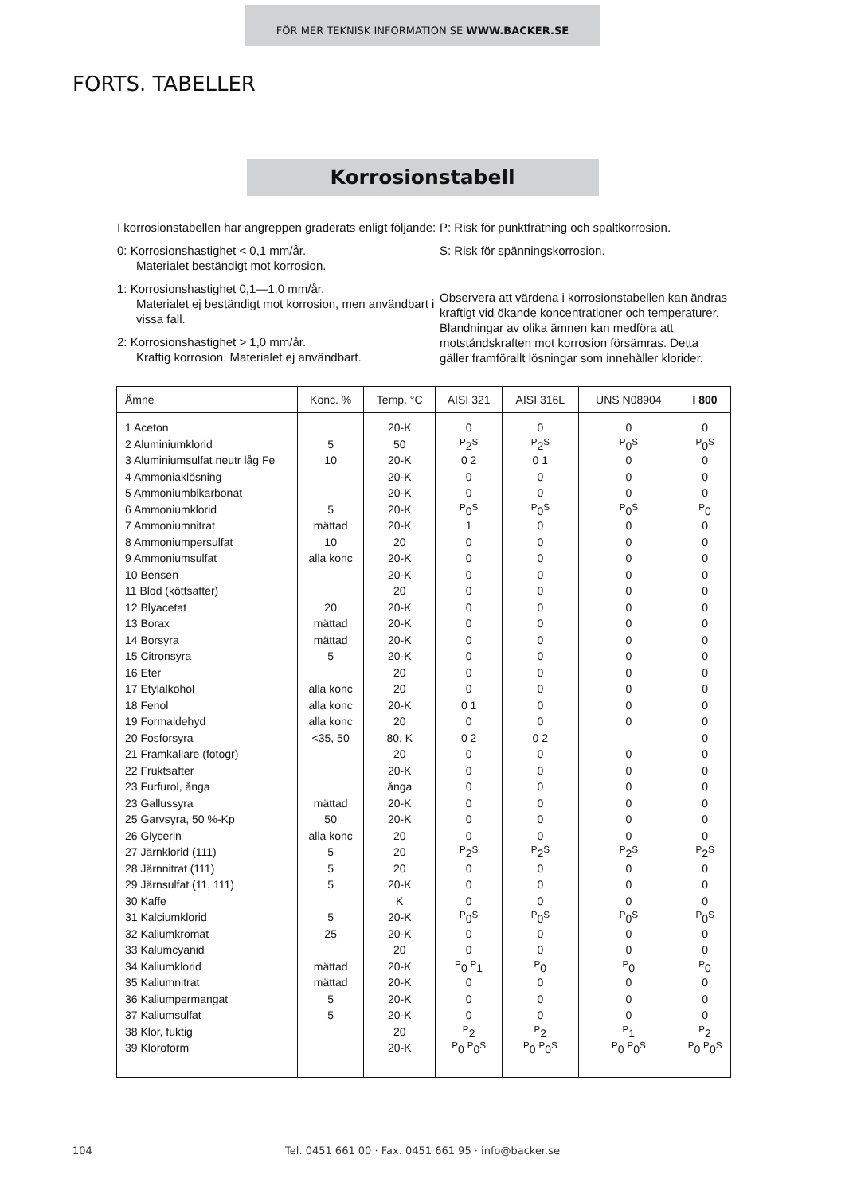FÖR MER TEKNISK INFORMATION SE WWW.BACKER.SE
FORTS. TABELLER
Korrosionstabell
I korrosionstabellen har angreppen graderats enligt följande:
0: Korrosionshastighet < 0,1 mm/år.
Materialet beständigt mot korrosion.
1: Korrosionshastighet 0,1—1,0 mm/år.
Materialet ej beständigt mot korrosion, men användbart i vissa fall.
2: Korrosionshastighet > 1,0 mm/år.
Kraftig korrosion. Materialet ej användbart.
P: Risk för punktfrätning och spaltkorrosion.
S: Risk för spänningskorrosion.
Observera att värdena i korrosionstabellen kan ändras kraftigt vid ökande koncentrationer och temperaturer. Blandningar av olika ämnen kan medföra att motståndskraften mot korrosion försämras. Detta gäller framförallt lösningar som innehåller klorider.
| Ämne | Konc. % | Temp. °C | AISI 321 | AISI 316L | UNS N08904 | I 800 |
| --- | --- | --- | --- | --- | --- | --- |
| 1 Aceton | | 20-K | 0 | 0 | 0 | 0 |
| 2 Aluminiumklorid | 5 | 50 | <sup>P</sup>2<sup>S</sup> | <sup>P</sup>2<sup>S</sup> | <sup>P</sup>0<sup>S</sup> | <sup>P</sup>0<sup>S</sup> |
| 3 Aluminiumsulfat neutr låg Fe | 10 | 20-K | 0 2 | 0 1 | 0 | 0 |
| 4 Ammoniaklösning | | 20-K | 0 | 0 | 0 | 0 |
| 5 Ammoniumbikarbonat | | 20-K | 0 | 0 | 0 | 0 |
| 6 Ammoniumklorid | 5 | 20-K | <sup>P</sup>0<sup>S</sup> | <sup>P</sup>0<sup>S</sup> | <sup>P</sup>0<sup>S</sup> | <sup>P</sup>0 |
| 7 Ammoniumnitrat | mättad | 20-K | 1 | 0 | 0 | 0 |
| 8 Ammoniumpersulfat | 10 | 20 | 0 | 0 | 0 | 0 |
| 9 Ammoniumsulfat | alla konc | 20-K | 0 | 0 | 0 | 0 |
| 10 Bensen | | 20-K | 0 | 0 | 0 | 0 |
| 11 Blod (köttsafter) | | 20 | 0 | 0 | 0 | 0 |
| 12 Blyacetat | 20 | 20-K | 0 | 0 | 0 | 0 |
| 13 Borax | mättad | 20-K | 0 | 0 | 0 | 0 |
| 14 Borsyra | mättad | 20-K | 0 | 0 | 0 | 0 |
| 15 Citronsyra | 5 | 20-K | 0 | 0 | 0 | 0 |
| 16 Eter | | 20 | 0 | 0 | 0 | 0 |
| 17 Etylalkohol | alla konc | 20 | 0 | 0 | 0 | 0 |
| 18 Fenol | alla konc | 20-K | 0 1 | 0 | 0 | 0 |
| 19 Formaldehyd | alla konc | 20 | 0 | 0 | 0 | 0 |
| 20 Fosforsyra | <35, 50 | 80, K | 0 2 | 0 2 | — | 0 |
| 21 Framkallare (fotogr) | | 20 | 0 | 0 | 0 | 0 |
| 22 Fruktsafter | | 20-K | 0 | 0 | 0 | 0 |
| 23 Furfurol, ånga | | ånga | 0 | 0 | 0 | 0 |
| 23 Gallussyra | mättad | 20-K | 0 | 0 | 0 | 0 |
| 25 Garvsyra, 50 %-Kp | 50 | 20-K | 0 | 0 | 0 | 0 |
| 26 Glycerin | alla konc | 20 | 0 | 0 | 0 | 0 |
| 27 Järnklorid (111) | 5 | 20 | <sup>P</sup>2<sup>S</sup> | <sup>P</sup>2<sup>S</sup> | <sup>P</sup>2<sup>S</sup> | <sup>P</sup>2<sup>S</sup> |
| 28 Järnnitrat (111) | 5 | 20 | 0 | 0 | 0 | 0 |
| 29 Järnsulfat (11, 111) | 5 | 20-K | 0 | 0 | 0 | 0 |
| 30 Kaffe | | K | 0 | 0 | 0 | 0 |
| 31 Kalciumklorid | 5 | 20-K | <sup>P</sup>0<sup>S</sup> | <sup>P</sup>0<sup>S</sup> | <sup>P</sup>0<sup>S</sup> | <sup>P</sup>0<sup>S</sup> |
| 32 Kaliumkromat | 25 | 20-K | 0 | 0 | 0 | 0 |
| 33 Kalumcyanid | | 20 | 0 | 0 | 0 | 0 |
| 34 Kaliumklorid | mättad | 20-K | <sup>P</sup>0 <sup>P</sup>1 | <sup>P</sup>0 | <sup>P</sup>0 | <sup>P</sup>0 |
| 35 Kaliumnitrat | mättad | 20-K | 0 | 0 | 0 | 0 |
| 36 Kaliumpermangat | 5 | 20-K | 0 | 0 | 0 | 0 |
| 37 Kaliumsulfat | 5 | 20-K | 0 | 0 | 0 | 0 |
| 38 Klor, fuktig | | 20 | <sup>P</sup>2 | <sup>P</sup>2 | <sup>P</sup>1 | <sup>P</sup>2 |
| 39 Kloroform | | 20-K | <sup>P</sup>0 <sup>P</sup>0<sup>S</sup> | <sup>P</sup>0 <sup>P</sup>0<sup>S</sup> | <sup>P</sup>0 <sup>P</sup>0<sup>S</sup> | <sup>P</sup>0 <sup>P</sup>0<sup>S</sup> |
104
Tel. 0451 661 00 · Fax. 0451 661 95 · info@backer.se